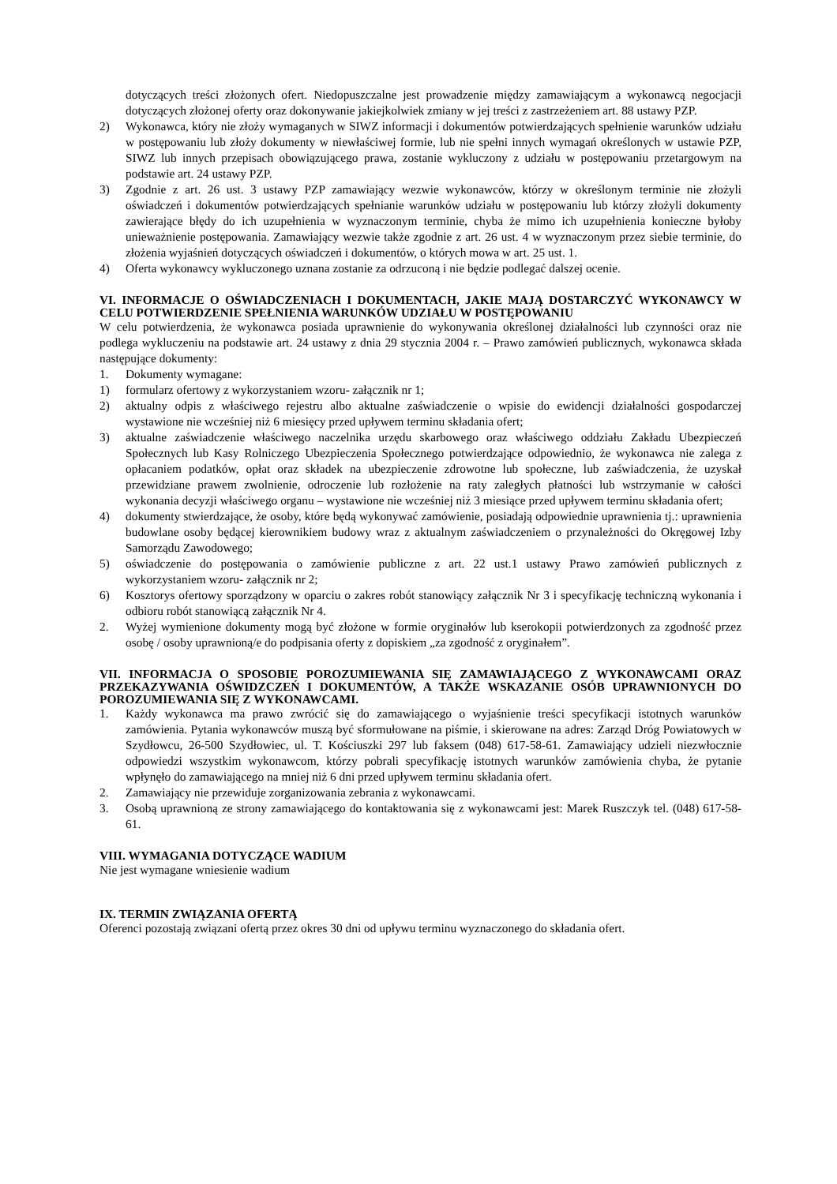dotyczących treści złożonych ofert. Niedopuszczalne jest prowadzenie między zamawiającym a wykonawcą negocjacji dotyczących złożonej oferty oraz dokonywanie jakiejkolwiek zmiany w jej treści z zastrzeżeniem art. 88 ustawy PZP.
2) Wykonawca, który nie złoży wymaganych w SIWZ informacji i dokumentów potwierdzających spełnienie warunków udziału w postępowaniu lub złoży dokumenty w niewłaściwej formie, lub nie spełni innych wymagań określonych w ustawie PZP, SIWZ lub innych przepisach obowiązującego prawa, zostanie wykluczony z udziału w postępowaniu przetargowym na podstawie art. 24 ustawy PZP.
3) Zgodnie z art. 26 ust. 3 ustawy PZP zamawiający wezwie wykonawców, którzy w określonym terminie nie złożyli oświadczeń i dokumentów potwierdzających spełnianie warunków udziału w postępowaniu lub którzy złożyli dokumenty zawierające błędy do ich uzupełnienia w wyznaczonym terminie, chyba że mimo ich uzupełnienia konieczne byłoby unieważnienie postępowania. Zamawiający wezwie także zgodnie z art. 26 ust. 4 w wyznaczonym przez siebie terminie, do złożenia wyjaśnień dotyczących oświadczeń i dokumentów, o których mowa w art. 25 ust. 1.
4) Oferta wykonawcy wykluczonego uznana zostanie za odrzuconą i nie będzie podlegać dalszej ocenie.
VI. INFORMACJE O OŚWIADCZENIACH I DOKUMENTACH, JAKIE MAJĄ DOSTARCZYĆ WYKONAWCY W CELU POTWIERDZENIE SPEŁNIENIA WARUNKÓW UDZIAŁU W POSTĘPOWANIU
W celu potwierdzenia, że wykonawca posiada uprawnienie do wykonywania określonej działalności lub czynności oraz nie podlega wykluczeniu na podstawie art. 24 ustawy z dnia 29 stycznia 2004 r. – Prawo zamówień publicznych, wykonawca składa następujące dokumenty:
1. Dokumenty wymagane:
1) formularz ofertowy z wykorzystaniem wzoru- załącznik nr 1;
2) aktualny odpis z właściwego rejestru albo aktualne zaświadczenie o wpisie do ewidencji działalności gospodarczej wystawione nie wcześniej niż 6 miesięcy przed upływem terminu składania ofert;
3) aktualne zaświadczenie właściwego naczelnika urzędu skarbowego oraz właściwego oddziału Zakładu Ubezpieczeń Społecznych lub Kasy Rolniczego Ubezpieczenia Społecznego potwierdzające odpowiednio, że wykonawca nie zalega z opłacaniem podatków, opłat oraz składek na ubezpieczenie zdrowotne lub społeczne, lub zaświadczenia, że uzyskał przewidziane prawem zwolnienie, odroczenie lub rozłożenie na raty zaległych płatności lub wstrzymanie w całości wykonania decyzji właściwego organu – wystawione nie wcześniej niż 3 miesiące przed upływem terminu składania ofert;
4) dokumenty stwierdzające, że osoby, które będą wykonywać zamówienie, posiadają odpowiednie uprawnienia tj.: uprawnienia budowlane osoby będącej kierownikiem budowy wraz z aktualnym zaświadczeniem o przynależności do Okręgowej Izby Samorządu Zawodowego;
5) oświadczenie do postępowania o zamówienie publiczne z art. 22 ust.1 ustawy Prawo zamówień publicznych z wykorzystaniem wzoru- załącznik nr 2;
6) Kosztorys ofertowy sporządzony w oparciu o zakres robót stanowiący załącznik Nr 3 i specyfikację techniczną wykonania i odbioru robót stanowiącą załącznik Nr 4.
2. Wyżej wymienione dokumenty mogą być złożone w formie oryginałów lub kserokopii potwierdzonych za zgodność przez osobę / osoby uprawnioną/e do podpisania oferty z dopiskiem „za zgodność z oryginałem”.
VII. INFORMACJA O SPOSOBIE POROZUMIEWANIA SIĘ ZAMAWIAJĄCEGO Z WYKONAWCAMI ORAZ PRZEKAZYWANIA OŚWIDZCZEŃ I DOKUMENTÓW, A TAKŻE WSKAZANIE OSÓB UPRAWNIONYCH DO POROZUMIEWANIA SIĘ Z WYKONAWCAMI.
1. Każdy wykonawca ma prawo zwrócić się do zamawiającego o wyjaśnienie treści specyfikacji istotnych warunków zamówienia. Pytania wykonawców muszą być sformułowane na piśmie, i skierowane na adres: Zarząd Dróg Powiatowych w Szydłowcu, 26-500 Szydłowiec, ul. T. Kościuszki 297 lub faksem (048) 617-58-61. Zamawiający udzieli niezwłocznie odpowiedzi wszystkim wykonawcom, którzy pobrali specyfikację istotnych warunków zamówienia chyba, że pytanie wpłynęło do zamawiającego na mniej niż 6 dni przed upływem terminu składania ofert.
2. Zamawiający nie przewiduje zorganizowania zebrania z wykonawcami.
3. Osobą uprawnioną ze strony zamawiającego do kontaktowania się z wykonawcami jest: Marek Ruszczyk tel. (048) 617-58-61.
VIII. WYMAGANIA DOTYCZĄCE WADIUM
Nie jest wymagane wniesienie wadium
IX. TERMIN ZWIĄZANIA OFERTĄ
Oferenci pozostają związani ofertą przez okres 30 dni od upływu terminu wyznaczonego do składania ofert.